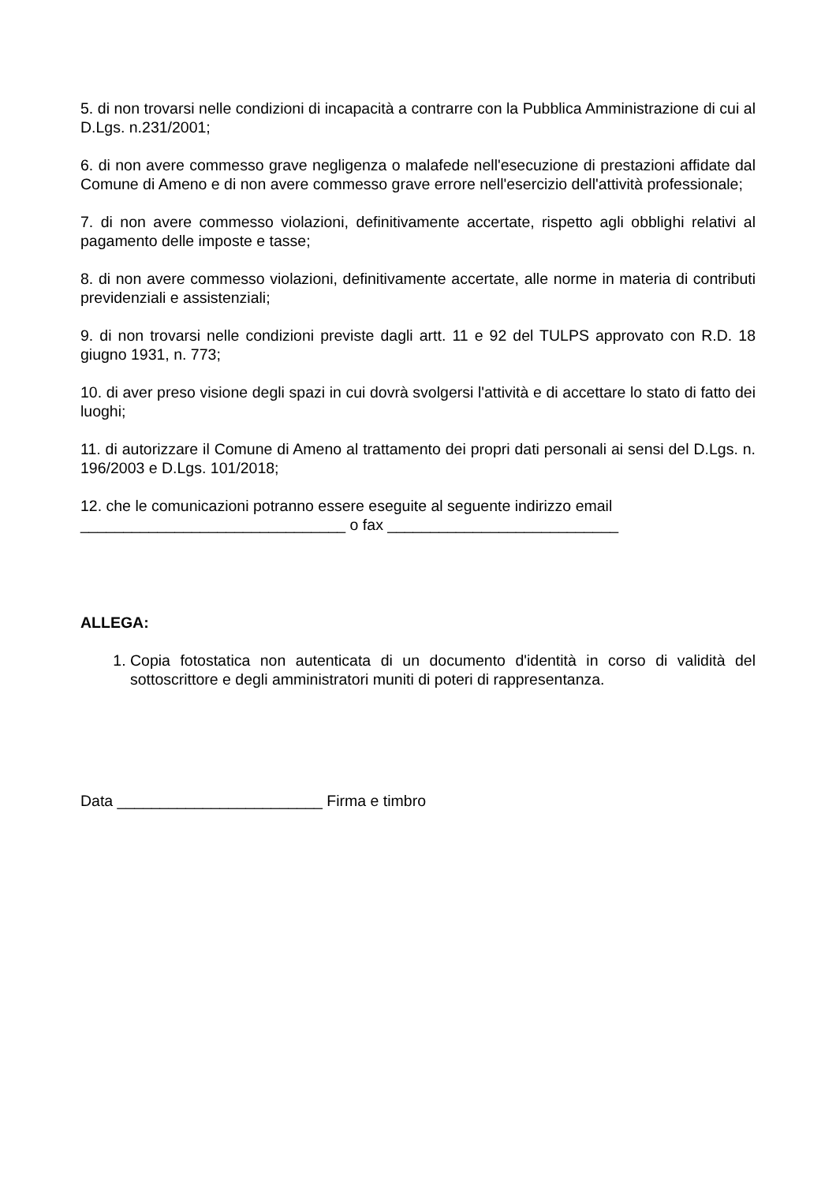5. di non trovarsi nelle condizioni di incapacità a contrarre con la Pubblica Amministrazione di cui al D.Lgs. n.231/2001;
6. di non avere commesso grave negligenza o malafede nell'esecuzione di prestazioni affidate dal Comune di Ameno e di non avere commesso grave errore nell'esercizio dell'attività professionale;
7. di non avere commesso violazioni, definitivamente accertate, rispetto agli obblighi relativi al pagamento delle imposte e tasse;
8. di non avere commesso violazioni, definitivamente accertate, alle norme in materia di contributi previdenziali e assistenziali;
9. di non trovarsi nelle condizioni previste dagli artt. 11 e 92 del TULPS approvato con R.D. 18 giugno 1931, n. 773;
10. di aver preso visione degli spazi in cui dovrà svolgersi l'attività e di accettare lo stato di fatto dei luoghi;
11. di autorizzare il Comune di Ameno al trattamento dei propri dati personali ai sensi del D.Lgs. n. 196/2003 e D.Lgs. 101/2018;
12. che le comunicazioni potranno essere eseguite al seguente indirizzo email
_______________________________ o fax ___________________________
ALLEGA:
1. Copia fotostatica non autenticata di un documento d'identità in corso di validità del sottoscrittore e degli amministratori muniti di poteri di rappresentanza.
Data ________________________ Firma e timbro